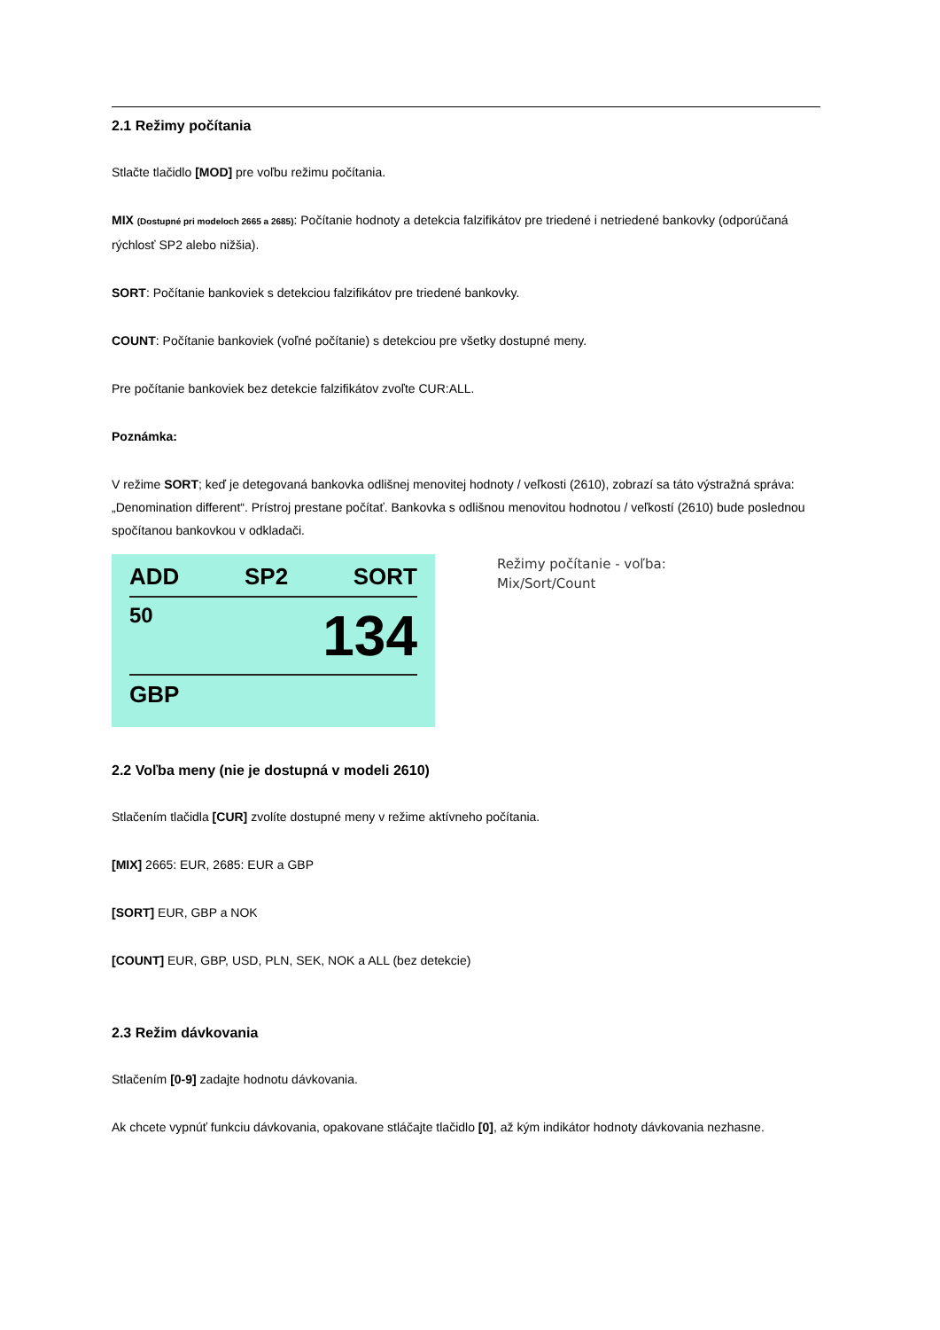2.1 Režimy počítania
Stlačte tlačidlo [MOD] pre voľbu režimu počítania.
MIX (Dostupné pri modeloch 2665 a 2685): Počítanie hodnoty a detekcia falzifikátov pre triedené i netriedené bankovky (odporúčaná rýchlosť SP2 alebo nižšia).
SORT: Počítanie bankoviek s detekciou falzifikátov pre triedené bankovky.
COUNT: Počítanie bankoviek (voľné počítanie) s detekciou pre všetky dostupné meny.
Pre počítanie bankoviek bez detekcie falzifikátov zvoľte CUR:ALL.
Poznámka:
V režime SORT; keď je detegovaná bankovka odlišnej menovitej hodnoty / veľkosti (2610), zobrazí sa táto výstražná správa: „Denomination different“. Prístroj prestane počítať. Bankovka s odlišnou menovitou hodnotou / veľkostí (2610) bude poslednou spočítanou bankovkou v odkladači.
ADD SP2 SORT
50 134
GBP
Režimy počítanie - voľba:
Mix/Sort/Count
2.2 Voľba meny (nie je dostupná v modeli 2610)
Stlačením tlačidla [CUR] zvolíte dostupné meny v režime aktívneho počítania.
[MIX] 2665: EUR, 2685: EUR a GBP
[SORT] EUR, GBP a NOK
[COUNT] EUR, GBP, USD, PLN, SEK, NOK a ALL (bez detekcie)
2.3 Režim dávkovania
Stlačením [0-9] zadajte hodnotu dávkovania.
Ak chcete vypnúť funkciu dávkovania, opakovane stláčajte tlačidlo [0], až kým indikátor hodnoty dávkovania nezhasne.